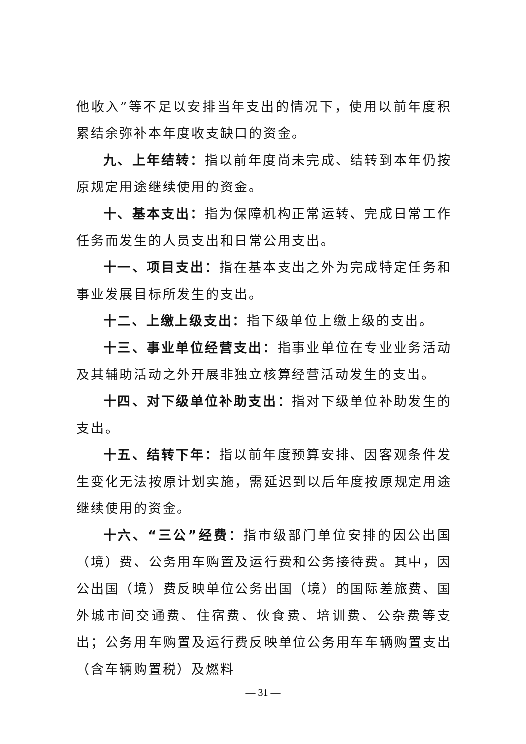他收入”等不足以安排当年支出的情况下，使用以前年度积累结余弥补本年度收支缺口的资金。
九、上年结转：指以前年度尚未完成、结转到本年仍按原规定用途继续使用的资金。
十、基本支出：指为保障机构正常运转、完成日常工作任务而发生的人员支出和日常公用支出。
十一、项目支出：指在基本支出之外为完成特定任务和事业发展目标所发生的支出。
十二、上缴上级支出：指下级单位上缴上级的支出。
十三、事业单位经营支出：指事业单位在专业业务活动及其辅助活动之外开展非独立核算经营活动发生的支出。
十四、对下级单位补助支出：指对下级单位补助发生的支出。
十五、结转下年：指以前年度预算安排、因客观条件发生变化无法按原计划实施，需延迟到以后年度按原规定用途继续使用的资金。
十六、“三公”经费：指市级部门单位安排的因公出国（境）费、公务用车购置及运行费和公务接待费。其中，因公出国（境）费反映单位公务出国（境）的国际差旅费、国外城市间交通费、住宿费、伙食费、培训费、公杂费等支出；公务用车购置及运行费反映单位公务用车车辆购置支出（含车辆购置税）及燃料
— 31 —